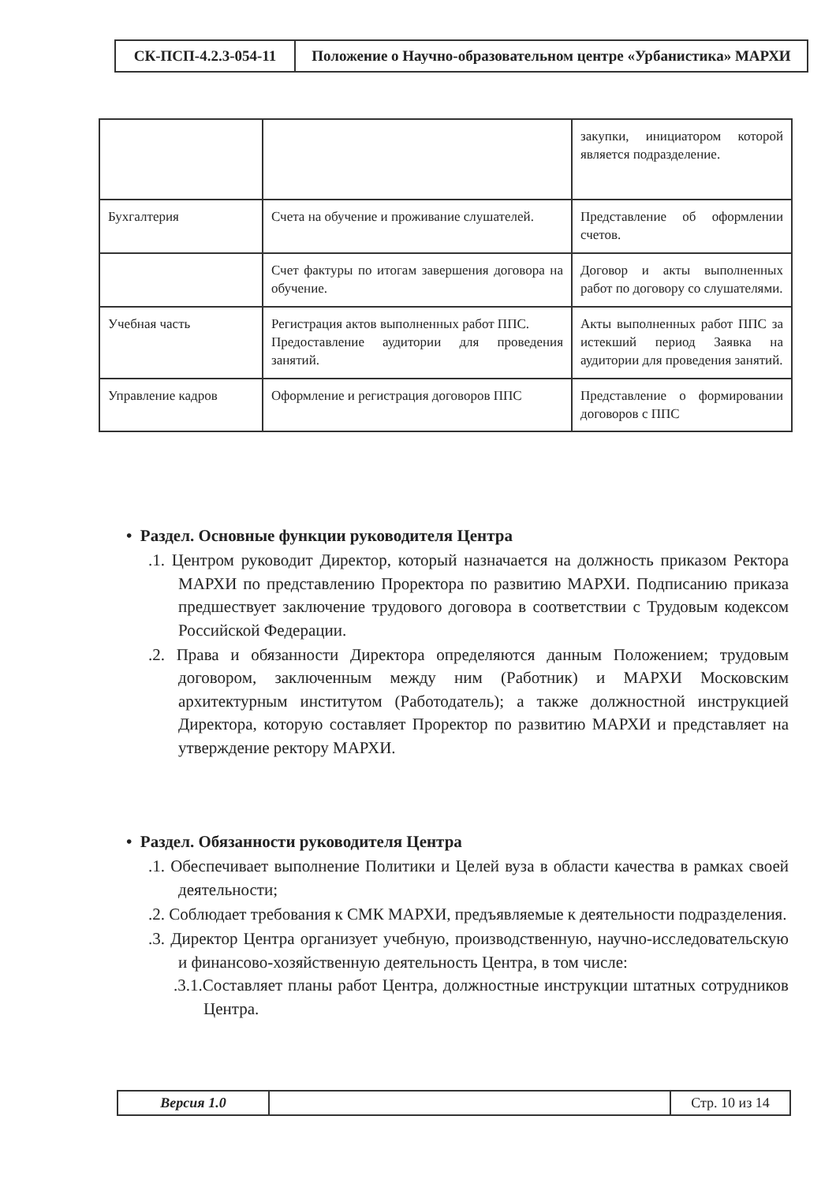| СК-ПСП-4.2.3-054-11 | Положение о Научно-образовательном центре «Урбанистика» МАРХИ |
| | | закупки, инициатором которой является подразделение. |
| Бухгалтерия | Счета на обучение и проживание слушателей. | Представление об оформлении счетов. |
| | Счет фактуры по итогам завершения договора на обучение. | Договор и акты выполненных работ по договору со слушателями. |
| Учебная часть | Регистрация актов выполненных работ ППС. Предоставление аудитории для проведения занятий. | Акты выполненных работ ППС за истекший период Заявка на аудитории для проведения занятий. |
| Управление кадров | Оформление и регистрация договоров ППС | Представление о формировании договоров с ППС |
• Раздел. Основные функции руководителя Центра
.1. Центром руководит Директор, который назначается на должность приказом Ректора МАРХИ по представлению Проректора по развитию МАРХИ. Подписанию приказа предшествует заключение трудового договора в соответствии с Трудовым кодексом Российской Федерации.
.2. Права и обязанности Директора определяются данным Положением; трудовым договором, заключенным между ним (Работник) и МАРХИ Московским архитектурным институтом (Работодатель); а также должностной инструкцией Директора, которую составляет Проректор по развитию МАРХИ и представляет на утверждение ректору МАРХИ.
• Раздел. Обязанности руководителя Центра
.1. Обеспечивает выполнение Политики и Целей вуза в области качества в рамках своей деятельности;
.2. Соблюдает требования к СМК МАРХИ, предъявляемые к деятельности подразделения.
.3. Директор Центра организует учебную, производственную, научно-исследовательскую и финансово-хозяйственную деятельность Центра, в том числе:
.3.1.Составляет планы работ Центра, должностные инструкции штатных сотрудников Центра.
| Версия 1.0 | | Стр. 10 из 14 |